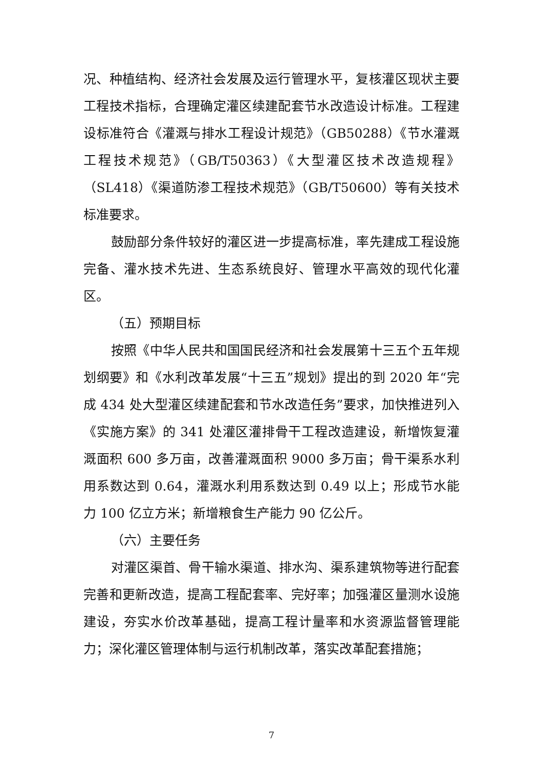况、种植结构、经济社会发展及运行管理水平，复核灌区现状主要工程技术指标，合理确定灌区续建配套节水改造设计标准。工程建设标准符合《灌溉与排水工程设计规范》（GB50288）《节水灌溉工程技术规范》（GB/T50363）《大型灌区技术改造规程》（SL418）《渠道防渗工程技术规范》（GB/T50600）等有关技术标准要求。
鼓励部分条件较好的灌区进一步提高标准，率先建成工程设施完备、灌水技术先进、生态系统良好、管理水平高效的现代化灌区。
（五）预期目标
按照《中华人民共和国国民经济和社会发展第十三五个五年规划纲要》和《水利改革发展“十三五”规划》提出的到 2020 年“完成 434 处大型灌区续建配套和节水改造任务”要求，加快推进列入《实施方案》的 341 处灌区灌排骨干工程改造建设，新增恢复灌溉面积 600 多万亩，改善灌溉面积 9000 多万亩；骨干渠系水利用系数达到 0.64，灌溉水利用系数达到 0.49 以上；形成节水能力 100 亿立方米；新增粮食生产能力 90 亿公斤。
（六）主要任务
对灌区渠首、骨干输水渠道、排水沟、渠系建筑物等进行配套完善和更新改造，提高工程配套率、完好率；加强灌区量测水设施建设，夯实水价改革基础，提高工程计量率和水资源监督管理能力；深化灌区管理体制与运行机制改革，落实改革配套措施；
7